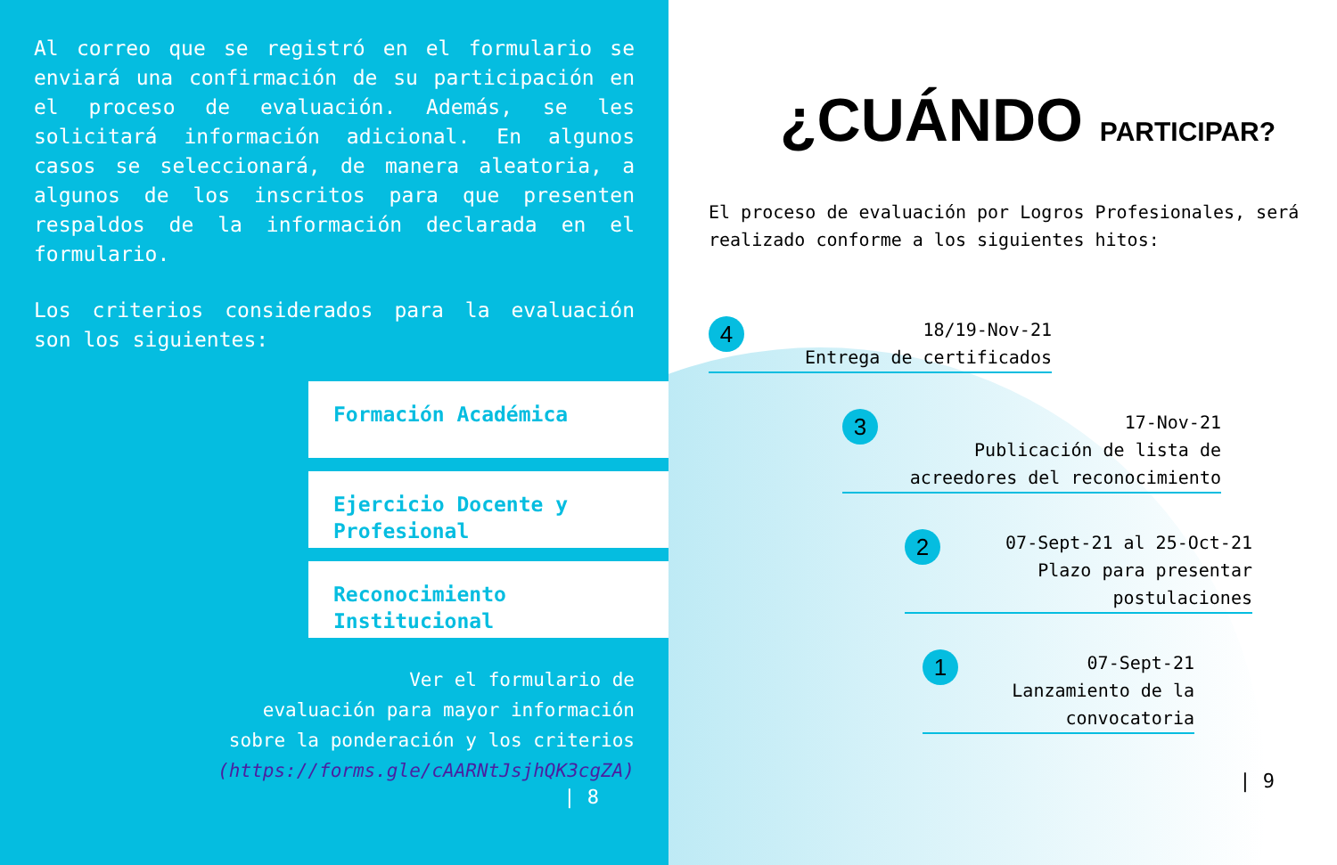Al correo que se registró en el formulario se enviará una confirmación de su participación en el proceso de evaluación. Además, se les solicitará información adicional. En algunos casos se seleccionará, de manera aleatoria, a algunos de los inscritos para que presenten respaldos de la información declarada en el formulario.
Los criterios considerados para la evaluación son los siguientes:
Formación Académica
Ejercicio Docente y Profesional
Reconocimiento Institucional
Ver el formulario de
evaluación para mayor información
sobre la ponderación y los criterios
(https://forms.gle/cAARNtJsjhQK3cgZA)
| 8
¿CUÁNDO PARTICIPAR?
El proceso de evaluación por Logros Profesionales, será realizado conforme a los siguientes hitos:
4 18/19-Nov-21
Entrega de certificados
3 17-Nov-21
Publicación de lista de
acreedores del reconocimiento
2 07-Sept-21 al 25-Oct-21
Plazo para presentar
postulaciones
1 07-Sept-21
Lanzamiento de la
convocatoria
| 9